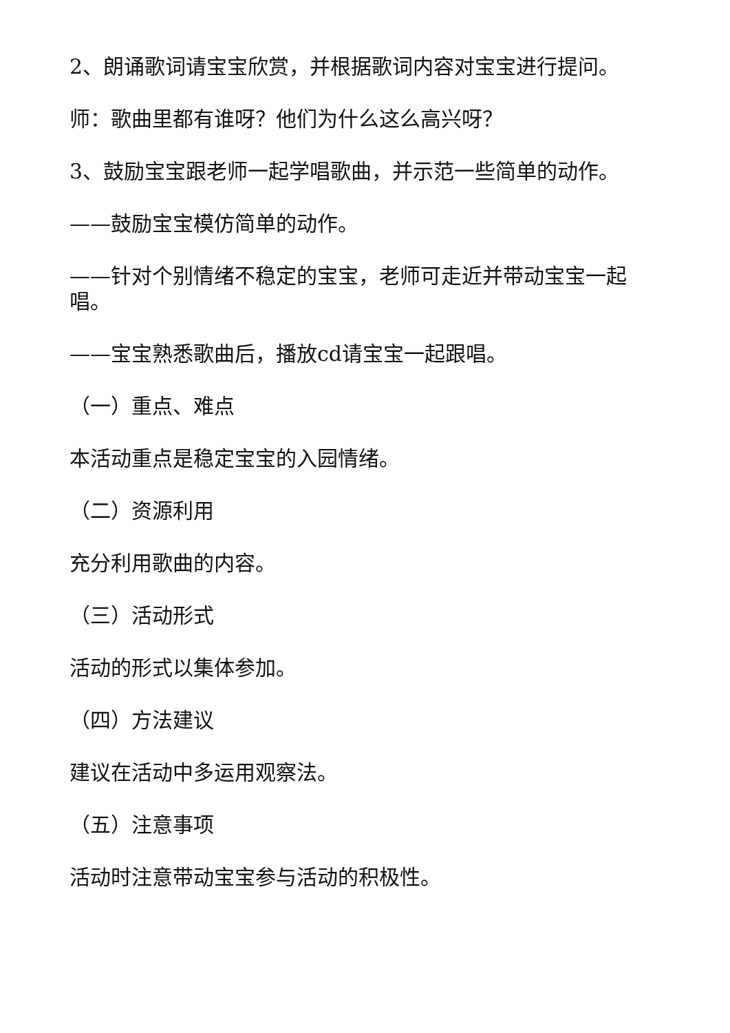2、朗诵歌词请宝宝欣赏，并根据歌词内容对宝宝进行提问。
师：歌曲里都有谁呀？他们为什么这么高兴呀？
3、鼓励宝宝跟老师一起学唱歌曲，并示范一些简单的动作。
——鼓励宝宝模仿简单的动作。
——针对个别情绪不稳定的宝宝，老师可走近并带动宝宝一起唱。
——宝宝熟悉歌曲后，播放cd请宝宝一起跟唱。
（一）重点、难点
本活动重点是稳定宝宝的入园情绪。
（二）资源利用
充分利用歌曲的内容。
（三）活动形式
活动的形式以集体参加。
（四）方法建议
建议在活动中多运用观察法。
（五）注意事项
活动时注意带动宝宝参与活动的积极性。